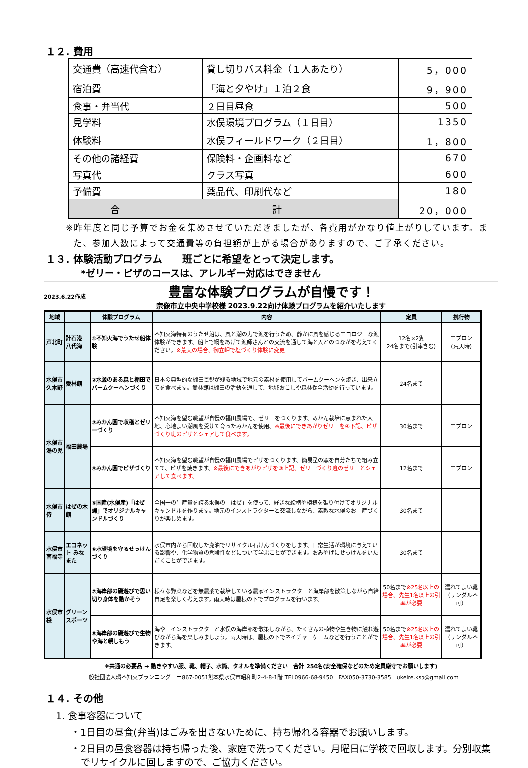１２. 費用
| 交通費（高速代含む） | 貸し切りバス料金（１人あたり） | 5，000 |
| 宿泊費 | 「海と夕やけ」１泊２食 | 9，900 |
| 食事・弁当代 | ２日目昼食 | 500 |
| 見学料 | 水俣環境プログラム（１日目） | 1350 |
| 体験料 | 水俣フィールドワーク（２日目） | 1，800 |
| その他の諸経費 | 保険料・企画料など | 670 |
| 写真代 | クラス写真 | 600 |
| 予備費 | 薬品代、印刷代など | 180 |
| 合 計 | | 20，000 |
※昨年度と同じ予算でお金を集めさせていただきましたが、各費用がかなり値上がりしています。また、参加人数によって交通費等の負担額が上がる場合がありますので、ご了承ください。
１３. 体験活動プログラム　　班ごとに希望をとって決定します。
*ゼリー・ピザのコースは、アレルギー対応はできません
2023.6.22作成 豊富な体験プログラムが自慢です！
宗像市立中央中学校様 2023.9.22向け体験プログラムを紹介いたします
| 地域 | | 体験プログラム | 内容 | 定員 | 携行物 |
| --- | --- | --- | --- | --- | --- |
| 芦北町 | 計石港 八代海 | ①不知火海でうたせ船体験 | 不知火海特有のうたせ船は、風と潮の力で漁を行うため、静かに風を感じるエコロジーな漁体験ができます。船上で網をあげて漁師さんとの交流を通して海と人とのつながを考えてください。 ※荒天の場合、御立岬で塩づくり体験に変更 | 12名×2隻 24名まで(引率含む) | エプロン (荒天時) |
| 水俣市 久木野 | 愛林館 | ②水源のある森と棚田でバームクーヘンづくり | 日本の典型的な棚田景観が残る地域で地元の素材を使用してバームクーヘンを焼き、出来立てを食べます。愛林館は棚田の活動を通して、地域おこしや森林保全活動を行っています。 | 24名まで | |
| 水俣市 湯の児 | 福田農場 | ③みかん園で収穫とゼリーづくり | 不知火海を望む眺望が自慢の福田農場で、ゼリーをつくります。みかん栽培に恵まれた大地、心地よい潮風を受けて育ったみかんを使用。 ※最後にできあがりゼリーを④下記、ピザづくり班のピザとシェアして食べます。 | 30名まで | エプロン |
| | | ④みかん園でピザづくり | 不知火海を望む眺望が自慢の福田農場でピザをつくります。簡易型の窯を自分たちで組み立てて、ピザを焼きます。 ※最後にできあがりピザを③上記、ゼリーづくり班のゼリーとシェアして食べます。 | 12名まで | エプロン |
| 水俣市 侍 | はぜの木館 | ⑤国産(水俣産)「はぜ蝋」でオリジナルキャンドルづくり | 全国一の生産量を誇る水俣の「はぜ」を使って、好きな絵柄や模様を張り付けてオリジナルキャンドルを作ります。地元のインストラクターと交流しながら、素敵な水俣のお土産づくりが楽しめます。 | 30名まで | |
| 水俣市 南福寺 | エコネット みなまた | ⑥水環境を守るせっけんづくり | 水俣市内から回収した廃油でリサイクル石けんづくりをします。日常生活が環境に与えている影響や、化学物質の危険性などについて学ぶことができます。おみやげにせっけんをいただくことができます。 | 30名まで | |
| 水俣市 袋 | グリーンスポーツ | ⑦海岸部の磯遊びで思い切り身体を動かそう | 様々な野菜などを無農薬で栽培している農家インストラクターと海岸部を散策しながら自給自足を楽しく考えます。雨天時は屋根の下でプログラムを行います。 | 50名まで ※25名以上の場合、先生1名以上の引率が必要 | 濡れてよい靴（サンダル不可） |
| | | ⑧海岸部の磯遊びで生物や海と親しもう | 海や山インストラクターと水俣の海岸部を散策しながら、たくさんの植物や生き物に触れ遊びながら海を楽しみましょう。雨天時は、屋根の下でネイチャーゲームなどを行うことができます。 | 50名まで ※25名以上の場合、先生1名以上の引率が必要 | 濡れてよい靴（サンダル不可） |
※共通の必要品 → 動きやすい服、靴、帽子、水筒、タオルを準備ください　合計 250名(安全確保などのため定員厳守でお願いします)
一般社団法人環不知火プランニング　〒867-0051熊本県水俣市昭和町2-4-8-1階 TEL0966-68-9450　FAX050-3730-3585　ukeire.ksp@gmail.com
１４. その他
1. 食事容器について
・1日目の昼食(弁当)はごみを出さないために、持ち帰れる容器でお願いします。
・2日目の昼食容器は持ち帰った後、家庭で洗ってください。月曜日に学校で回収します。分別収集でリサイクルに回しますので、ご協力ください。